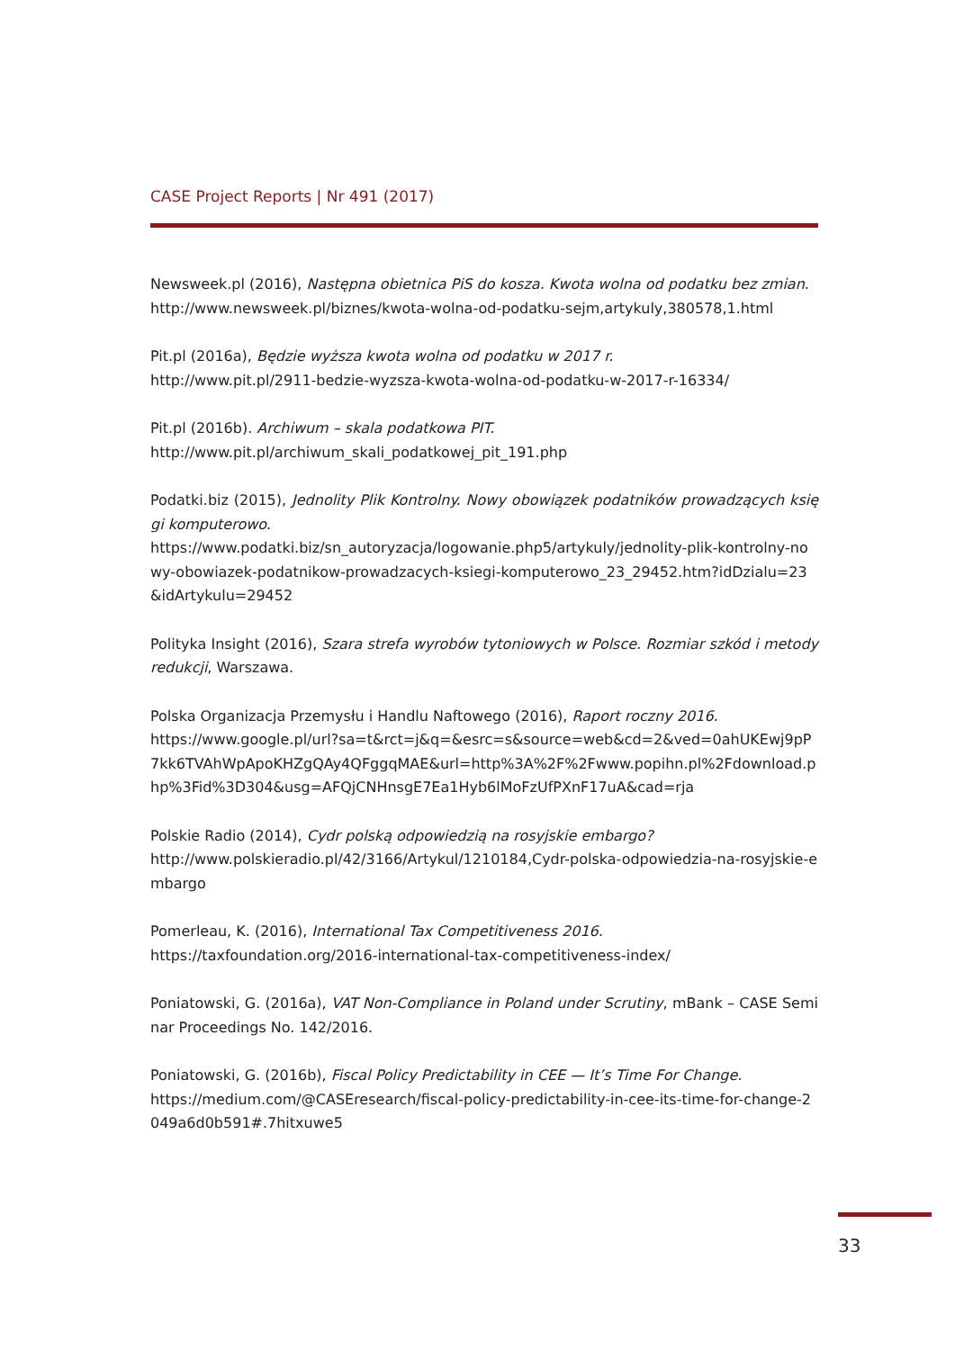CASE Project Reports | Nr 491 (2017)
Newsweek.pl (2016), Następna obietnica PiS do kosza. Kwota wolna od podatku bez zmian.
http://www.newsweek.pl/biznes/kwota-wolna-od-podatku-sejm,artykuly,380578,1.html
Pit.pl (2016a), Będzie wyższa kwota wolna od podatku w 2017 r.
http://www.pit.pl/2911-bedzie-wyzsza-kwota-wolna-od-podatku-w-2017-r-16334/
Pit.pl (2016b). Archiwum – skala podatkowa PIT.
http://www.pit.pl/archiwum_skali_podatkowej_pit_191.php
Podatki.biz (2015), Jednolity Plik Kontrolny. Nowy obowiązek podatników prowadzących księgi komputerowo.
https://www.podatki.biz/sn_autoryzacja/logowanie.php5/artykuly/jednolity-plik-kontrolny-nowy-obowiazek-podatnikow-prowadzacych-ksiegi-komputerowo_23_29452.htm?idDzialu=23&idArtykulu=29452
Polityka Insight (2016), Szara strefa wyrobów tytoniowych w Polsce. Rozmiar szkód i metody redukcji, Warszawa.
Polska Organizacja Przemysłu i Handlu Naftowego (2016), Raport roczny 2016.
https://www.google.pl/url?sa=t&rct=j&q=&esrc=s&source=web&cd=2&ved=0ahUKEwj9pP7kk6TVAhWpApoKHZgQAy4QFggqMAE&url=http%3A%2F%2Fwww.popihn.pl%2Fdownload.php%3Fid%3D304&usg=AFQjCNHnsgE7Ea1Hyb6lMoFzUfPXnF17uA&cad=rja
Polskie Radio (2014), Cydr polską odpowiedzią na rosyjskie embargo?
http://www.polskieradio.pl/42/3166/Artykul/1210184,Cydr-polska-odpowiedzia-na-rosyjskie-embargo
Pomerleau, K. (2016), International Tax Competitiveness 2016.
https://taxfoundation.org/2016-international-tax-competitiveness-index/
Poniatowski, G. (2016a), VAT Non-Compliance in Poland under Scrutiny, mBank – CASE Seminar Proceedings No. 142/2016.
Poniatowski, G. (2016b), Fiscal Policy Predictability in CEE — It’s Time For Change.
https://medium.com/@CASEresearch/fiscal-policy-predictability-in-cee-its-time-for-change-2049a6d0b591#.7hitxuwe5
33